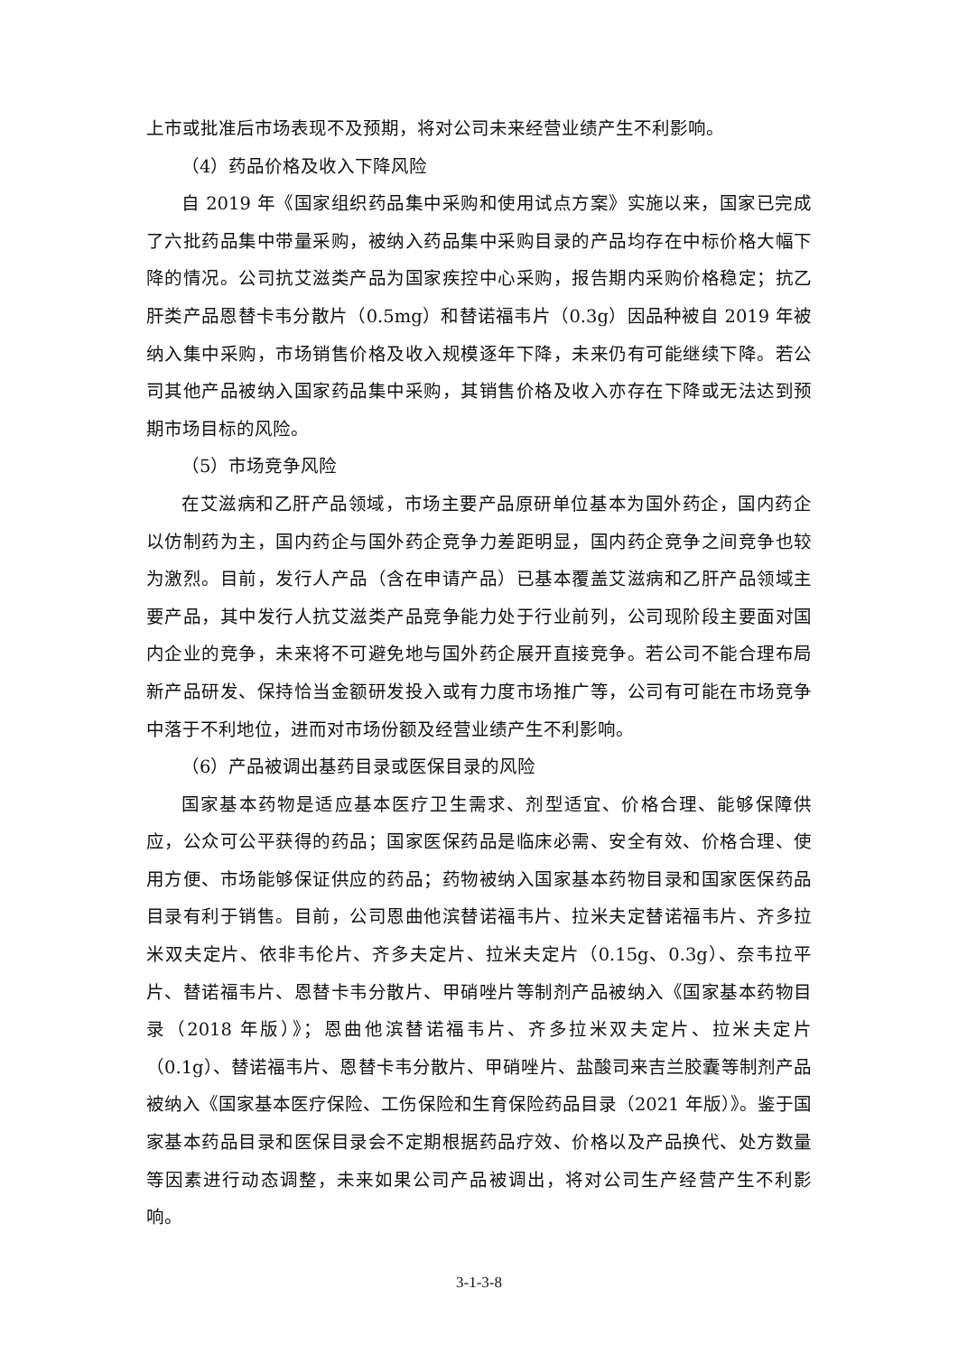上市或批准后市场表现不及预期，将对公司未来经营业绩产生不利影响。
（4）药品价格及收入下降风险
自 2019 年《国家组织药品集中采购和使用试点方案》实施以来，国家已完成了六批药品集中带量采购，被纳入药品集中采购目录的产品均存在中标价格大幅下降的情况。公司抗艾滋类产品为国家疾控中心采购，报告期内采购价格稳定；抗乙肝类产品恩替卡韦分散片（0.5mg）和替诺福韦片（0.3g）因品种被自 2019 年被纳入集中采购，市场销售价格及收入规模逐年下降，未来仍有可能继续下降。若公司其他产品被纳入国家药品集中采购，其销售价格及收入亦存在下降或无法达到预期市场目标的风险。
（5）市场竞争风险
在艾滋病和乙肝产品领域，市场主要产品原研单位基本为国外药企，国内药企以仿制药为主，国内药企与国外药企竞争力差距明显，国内药企竞争之间竞争也较为激烈。目前，发行人产品（含在申请产品）已基本覆盖艾滋病和乙肝产品领域主要产品，其中发行人抗艾滋类产品竞争能力处于行业前列，公司现阶段主要面对国内企业的竞争，未来将不可避免地与国外药企展开直接竞争。若公司不能合理布局新产品研发、保持恰当金额研发投入或有力度市场推广等，公司有可能在市场竞争中落于不利地位，进而对市场份额及经营业绩产生不利影响。
（6）产品被调出基药目录或医保目录的风险
国家基本药物是适应基本医疗卫生需求、剂型适宜、价格合理、能够保障供应，公众可公平获得的药品；国家医保药品是临床必需、安全有效、价格合理、使用方便、市场能够保证供应的药品；药物被纳入国家基本药物目录和国家医保药品目录有利于销售。目前，公司恩曲他滨替诺福韦片、拉米夫定替诺福韦片、齐多拉米双夫定片、依非韦伦片、齐多夫定片、拉米夫定片（0.15g、0.3g）、奈韦拉平片、替诺福韦片、恩替卡韦分散片、甲硝唑片等制剂产品被纳入《国家基本药物目录（2018 年版）》；恩曲他滨替诺福韦片、齐多拉米双夫定片、拉米夫定片（0.1g）、替诺福韦片、恩替卡韦分散片、甲硝唑片、盐酸司来吉兰胶囊等制剂产品被纳入《国家基本医疗保险、工伤保险和生育保险药品目录（2021 年版）》。鉴于国家基本药品目录和医保目录会不定期根据药品疗效、价格以及产品换代、处方数量等因素进行动态调整，未来如果公司产品被调出，将对公司生产经营产生不利影响。
3-1-3-8